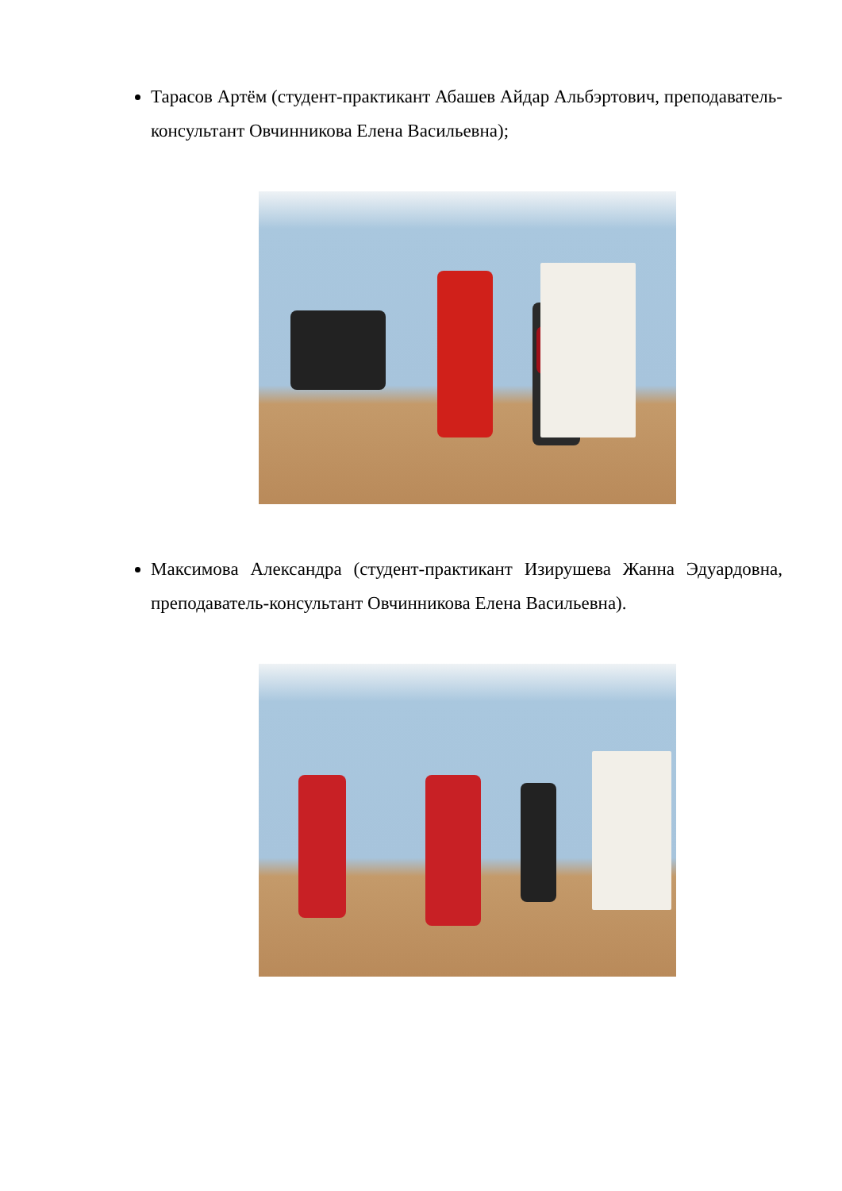Тарасов Артём (студент-практикант Абашев Айдар Альбэртович, преподаватель-консультант Овчинникова Елена Васильевна);
Максимова Александра (студент-практикант Изирушева Жанна Эдуардовна, преподаватель-консультант Овчинникова Елена Васильевна).